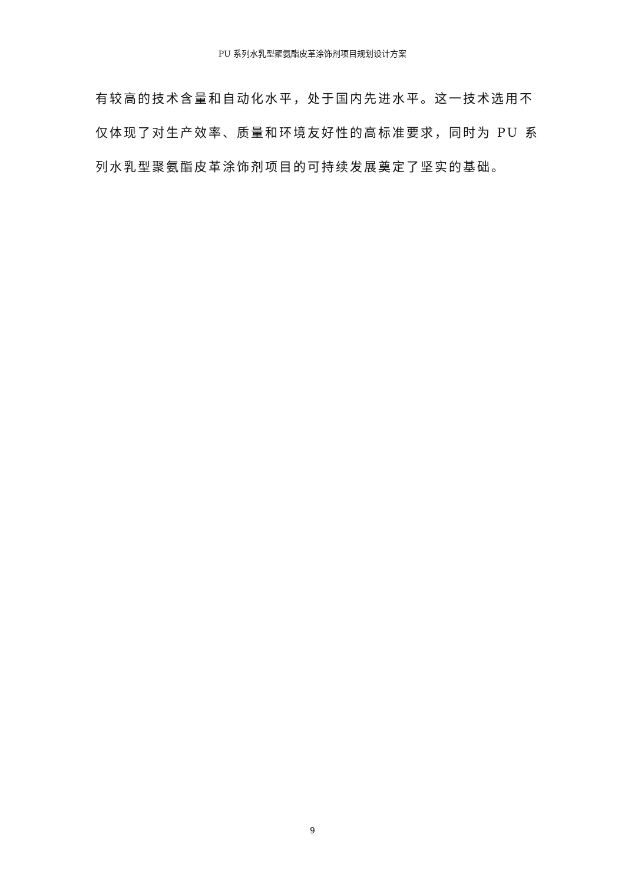PU 系列水乳型聚氨酯皮革涂饰剂项目规划设计方案
有较高的技术含量和自动化水平，处于国内先进水平。这一技术选用不仅体现了对生产效率、质量和环境友好性的高标准要求，同时为 PU 系列水乳型聚氨酯皮革涂饰剂项目的可持续发展奠定了坚实的基础。
9